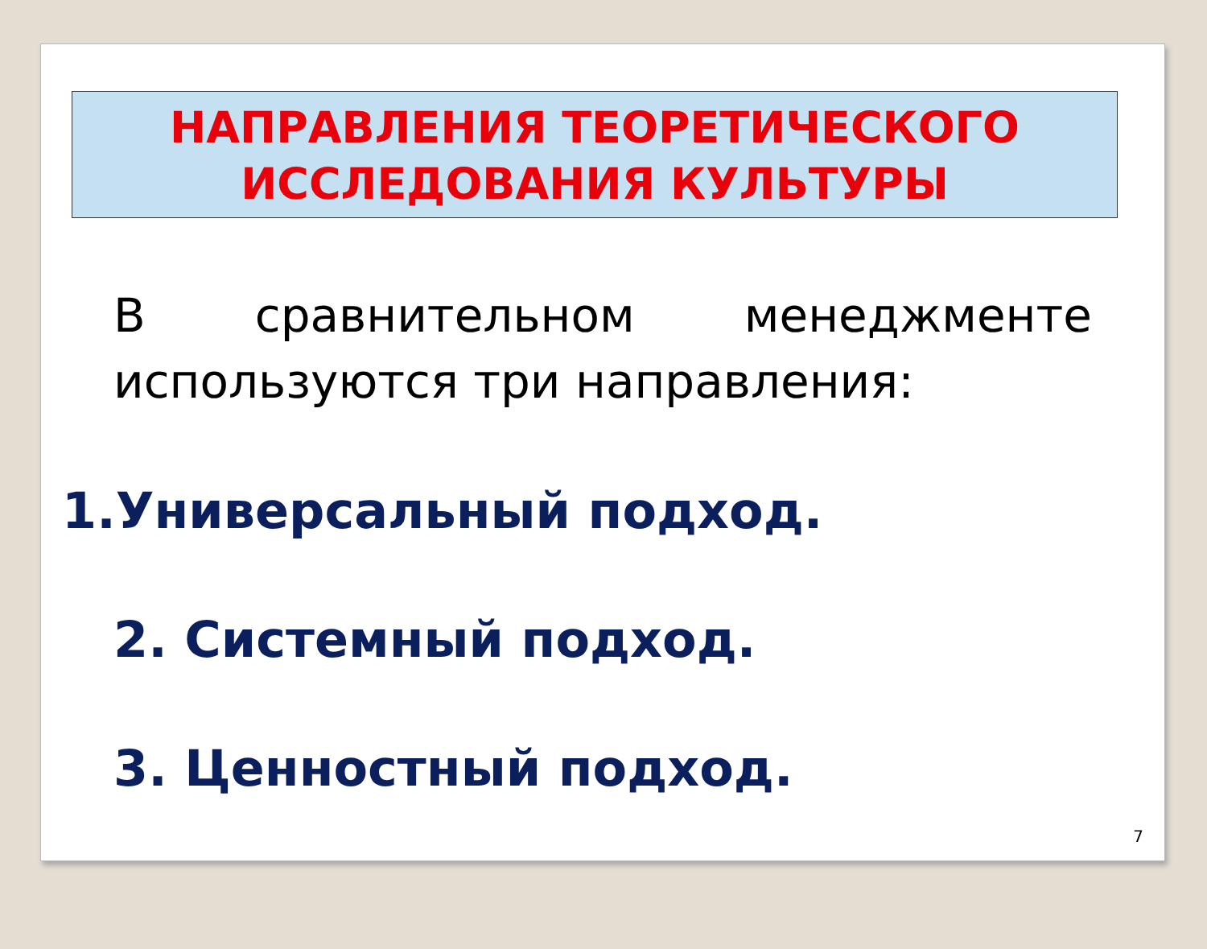НАПРАВЛЕНИЯ ТЕОРЕТИЧЕСКОГО
ИССЛЕДОВАНИЯ КУЛЬТУРЫ
В сравнительном менеджменте используются три направления:
1.Универсальный подход.
2. Системный подход.
3. Ценностный подход.
7